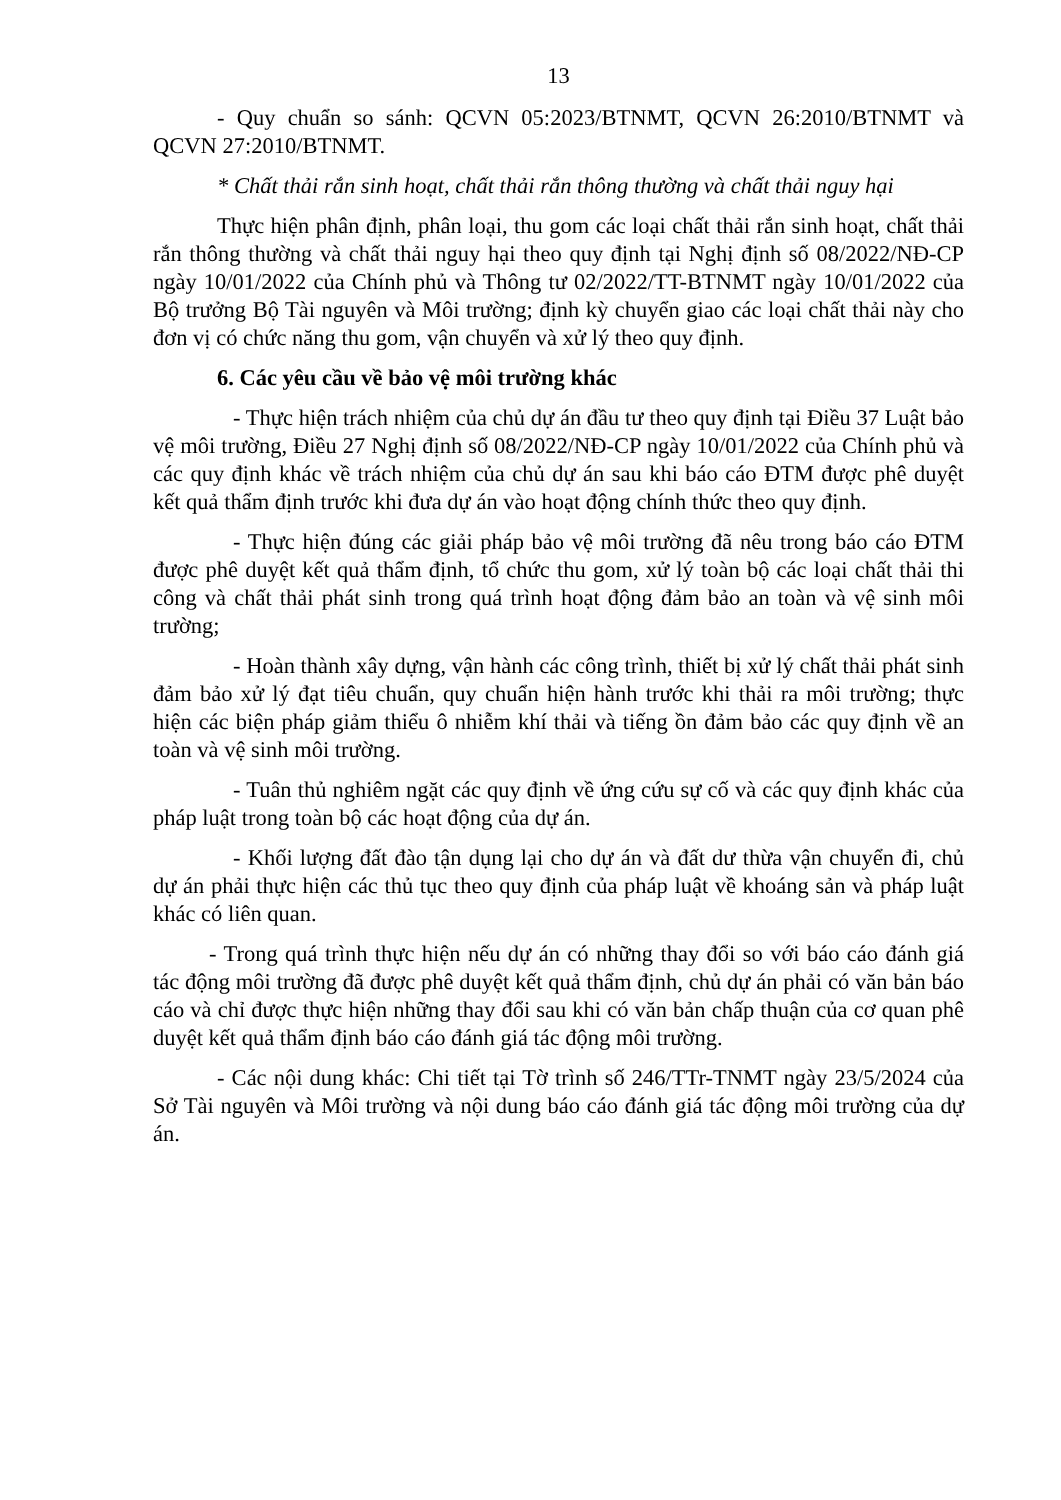13
- Quy chuẩn so sánh: QCVN 05:2023/BTNMT, QCVN 26:2010/BTNMT và QCVN 27:2010/BTNMT.
* Chất thải rắn sinh hoạt, chất thải rắn thông thường và chất thải nguy hại
Thực hiện phân định, phân loại, thu gom các loại chất thải rắn sinh hoạt, chất thải rắn thông thường và chất thải nguy hại theo quy định tại Nghị định số 08/2022/NĐ-CP ngày 10/01/2022 của Chính phủ và Thông tư 02/2022/TT-BTNMT ngày 10/01/2022 của Bộ trưởng Bộ Tài nguyên và Môi trường; định kỳ chuyển giao các loại chất thải này cho đơn vị có chức năng thu gom, vận chuyển và xử lý theo quy định.
6. Các yêu cầu về bảo vệ môi trường khác
- Thực hiện trách nhiệm của chủ dự án đầu tư theo quy định tại Điều 37 Luật bảo vệ môi trường, Điều 27 Nghị định số 08/2022/NĐ-CP ngày 10/01/2022 của Chính phủ và các quy định khác về trách nhiệm của chủ dự án sau khi báo cáo ĐTM được phê duyệt kết quả thẩm định trước khi đưa dự án vào hoạt động chính thức theo quy định.
- Thực hiện đúng các giải pháp bảo vệ môi trường đã nêu trong báo cáo ĐTM được phê duyệt kết quả thẩm định, tổ chức thu gom, xử lý toàn bộ các loại chất thải thi công và chất thải phát sinh trong quá trình hoạt động đảm bảo an toàn và vệ sinh môi trường;
- Hoàn thành xây dựng, vận hành các công trình, thiết bị xử lý chất thải phát sinh đảm bảo xử lý đạt tiêu chuẩn, quy chuẩn hiện hành trước khi thải ra môi trường; thực hiện các biện pháp giảm thiểu ô nhiễm khí thải và tiếng ồn đảm bảo các quy định về an toàn và vệ sinh môi trường.
- Tuân thủ nghiêm ngặt các quy định về ứng cứu sự cố và các quy định khác của pháp luật trong toàn bộ các hoạt động của dự án.
- Khối lượng đất đào tận dụng lại cho dự án và đất dư thừa vận chuyển đi, chủ dự án phải thực hiện các thủ tục theo quy định của pháp luật về khoáng sản và pháp luật khác có liên quan.
- Trong quá trình thực hiện nếu dự án có những thay đổi so với báo cáo đánh giá tác động môi trường đã được phê duyệt kết quả thẩm định, chủ dự án phải có văn bản báo cáo và chỉ được thực hiện những thay đổi sau khi có văn bản chấp thuận của cơ quan phê duyệt kết quả thẩm định báo cáo đánh giá tác động môi trường.
- Các nội dung khác: Chi tiết tại Tờ trình số 246/TTr-TNMT ngày 23/5/2024 của Sở Tài nguyên và Môi trường và nội dung báo cáo đánh giá tác động môi trường của dự án.